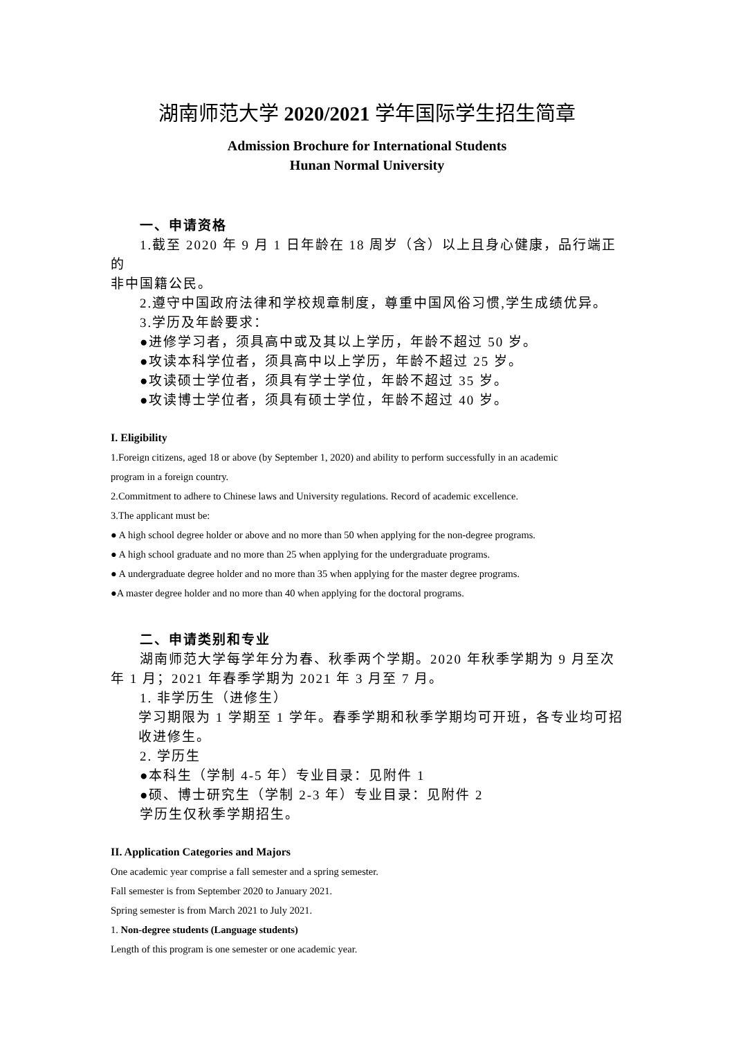湖南师范大学 2020/2021 学年国际学生招生简章
Admission Brochure for International Students
Hunan Normal University
一、申请资格
1.截至 2020 年 9 月 1 日年龄在 18 周岁（含）以上且身心健康，品行端正的
非中国籍公民。
2.遵守中国政府法律和学校规章制度，尊重中国风俗习惯,学生成绩优异。
3.学历及年龄要求：
●进修学习者，须具高中或及其以上学历，年龄不超过 50 岁。
●攻读本科学位者，须具高中以上学历，年龄不超过 25 岁。
●攻读硕士学位者，须具有学士学位，年龄不超过 35 岁。
●攻读博士学位者，须具有硕士学位，年龄不超过 40 岁。
I. Eligibility
1.Foreign citizens, aged 18 or above (by September 1, 2020) and ability to perform successfully in an academic
program in a foreign country.
2.Commitment to adhere to Chinese laws and University regulations. Record of academic excellence.
3.The applicant must be:
● A high school degree holder or above and no more than 50 when applying for the non-degree programs.
● A high school graduate and no more than 25 when applying for the undergraduate programs.
● A undergraduate degree holder and no more than 35 when applying for the master degree programs.
●A master degree holder and no more than 40 when applying for the doctoral programs.
二、申请类别和专业
湖南师范大学每学年分为春、秋季两个学期。2020 年秋季学期为 9 月至次
年 1 月；2021 年春季学期为 2021 年 3 月至 7 月。
1. 非学历生（进修生）
学习期限为 1 学期至 1 学年。春季学期和秋季学期均可开班，各专业均可招收进修生。
2. 学历生
●本科生（学制 4-5 年）专业目录：见附件 1
●硕、博士研究生（学制 2-3 年）专业目录：见附件 2
学历生仅秋季学期招生。
II. Application Categories and Majors
One academic year comprise a fall semester and a spring semester.
Fall semester is from September 2020 to January 2021.
Spring semester is from March 2021 to July 2021.
1. Non-degree students (Language students)
Length of this program is one semester or one academic year.